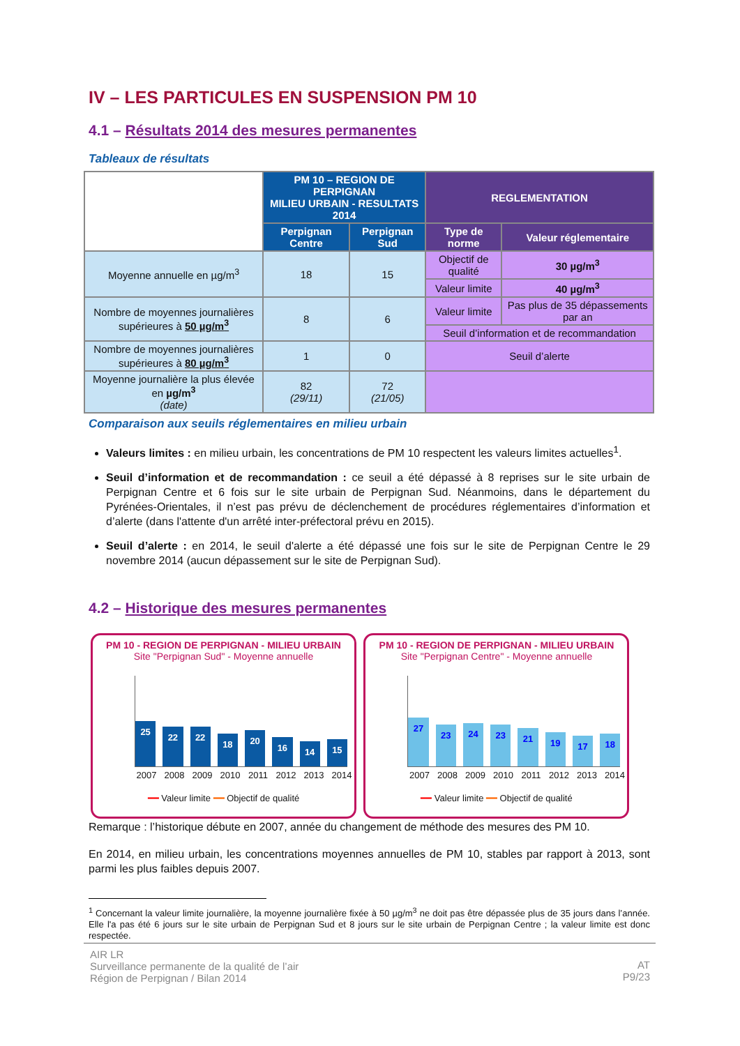IV – LES PARTICULES EN SUSPENSION PM 10
4.1 – Résultats 2014 des mesures permanentes
Tableaux de résultats
| | PM 10 – REGION DE PERPIGNAN MILIEU URBAIN - RESULTATS 2014 | | REGLEMENTATION | |
| | Perpignan Centre | Perpignan Sud | Type de norme | Valeur réglementaire |
| Moyenne annuelle en µg/m<sup>3</sup> | 18 | 15 | Objectif de qualité | 30 µg/m<sup>3</sup> |
| | | | Valeur limite | 40 µg/m<sup>3</sup> |
| Nombre de moyennes journalières supérieures à 50 µg/m<sup>3</sup> | 8 | 6 | Valeur limite | Pas plus de 35 dépassements par an |
| | | | Seuil d’information et de recommandation | |
| Nombre de moyennes journalières supérieures à 80 µg/m<sup>3</sup> | 1 | 0 | Seuil d’alerte | |
| Moyenne journalière la plus élevée en µg/m<sup>3</sup> (date) | 82 (29/11) | 72 (21/05) | | |
Comparaison aux seuils réglementaires en milieu urbain
Valeurs limites : en milieu urbain, les concentrations de PM 10 respectent les valeurs limites actuelles<sup>1</sup>.
Seuil d’information et de recommandation : ce seuil a été dépassé à 8 reprises sur le site urbain de Perpignan Centre et 6 fois sur le site urbain de Perpignan Sud. Néanmoins, dans le département du Pyrénées-Orientales, il n’est pas prévu de déclenchement de procédures réglementaires d’information et d’alerte (dans l'attente d'un arrêté inter-préfectoral prévu en 2015).
Seuil d’alerte : en 2014, le seuil d'alerte a été dépassé une fois sur le site de Perpignan Centre le 29 novembre 2014 (aucun dépassement sur le site de Perpignan Sud).
4.2 – Historique des mesures permanentes
PM 10 - REGION DE PERPIGNAN - MILIEU URBAIN
Site "Perpignan Sud" - Moyenne annuelle
25
22
22
18
20
16
14
15
2007 2008 2009 2010 2011 2012 2013 2014
━━ Valeur limite ━━ Objectif de qualité
PM 10 - REGION DE PERPIGNAN - MILIEU URBAIN
Site "Perpignan Centre" - Moyenne annuelle
27
23
24
23
21
19
17
18
2007 2008 2009 2010 2011 2012 2013 2014
━━ Valeur limite ━━ Objectif de qualité
Remarque : l’historique débute en 2007, année du changement de méthode des mesures des PM 10.
En 2014, en milieu urbain, les concentrations moyennes annuelles de PM 10, stables par rapport à 2013, sont parmi les plus faibles depuis 2007.
<sup>1</sup> Concernant la valeur limite journalière, la moyenne journalière fixée à 50 µg/m<sup>3</sup> ne doit pas être dépassée plus de 35 jours dans l’année. Elle l'a pas été 6 jours sur le site urbain de Perpignan Sud et 8 jours sur le site urbain de Perpignan Centre ; la valeur limite est donc respectée.
AIR LR
Surveillance permanente de la qualité de l’air
Région de Perpignan / Bilan 2014
AT
P9/23